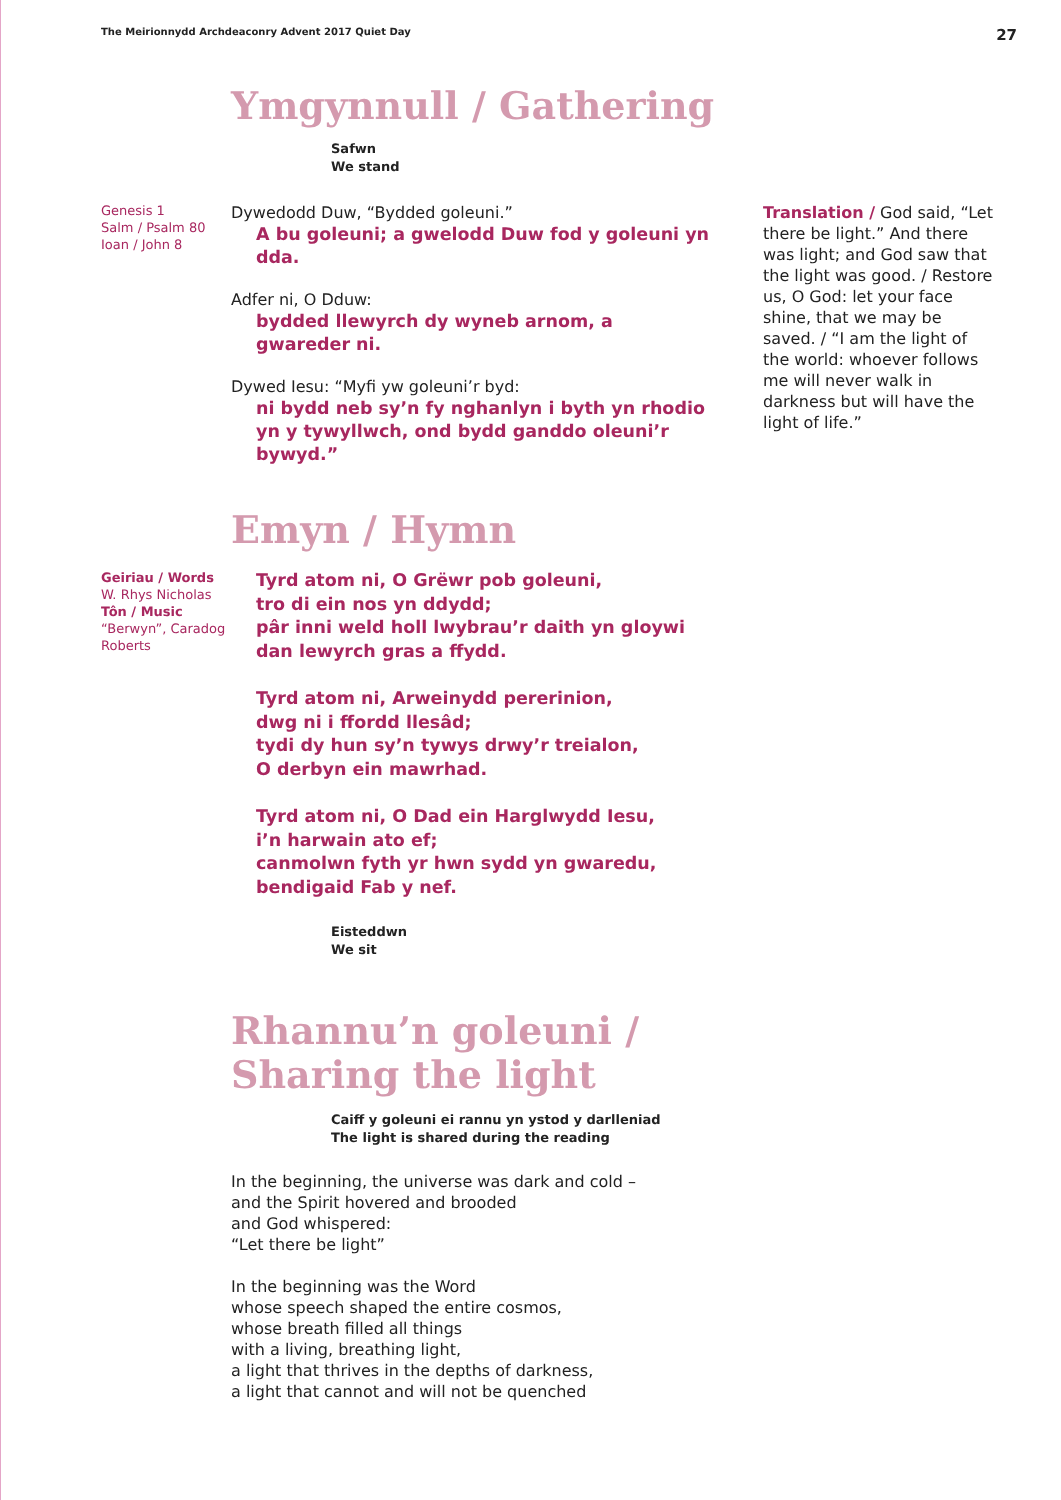The Meirionnydd Archdeaconry Advent 2017 Quiet Day 27
Ymgynnull / Gathering
Safwn
We stand
Genesis 1
Salm / Psalm 80
Ioan / John 8
Dywedodd Duw, “Bydded goleuni.”
A bu goleuni; a gwelodd Duw fod y goleuni yn dda.
Adfer ni, O Dduw:
bydded llewyrch dy wyneb arnom, a gwareder ni.
Dywed Iesu: “Myfi yw goleuni’r byd:
ni bydd neb sy’n fy nghanlyn i byth yn rhodio yn y tywyllwch, ond bydd ganddo oleuni’r bywyd.”
Translation / God said, “Let there be light.” And there was light; and God saw that the light was good. / Restore us, O God: let your face shine, that we may be saved. / “I am the light of the world: whoever follows me will never walk in darkness but will have the light of life.”
Emyn / Hymn
Geiriau / Words W. Rhys Nicholas
Tôn / Music “Berwyn”, Caradog Roberts
Tyrd atom ni, O Grëwr pob goleuni,
tro di ein nos yn ddydd;
pâr inni weld holl lwybrau’r daith yn gloywi
dan lewyrch gras a ffydd.
Tyrd atom ni, Arweinydd pererinion,
dwg ni i ffordd llesâd;
tydi dy hun sy’n tywys drwy’r treialon,
O derbyn ein mawrhad.
Tyrd atom ni, O Dad ein Harglwydd Iesu,
i’n harwain ato ef;
canmolwn fyth yr hwn sydd yn gwaredu,
bendigaid Fab y nef.
Eisteddwn
We sit
Rhannu’n goleuni /
Sharing the light
Caiff y goleuni ei rannu yn ystod y darlleniad
The light is shared during the reading
In the beginning, the universe was dark and cold –
and the Spirit hovered and brooded
and God whispered:
“Let there be light”
In the beginning was the Word
whose speech shaped the entire cosmos,
whose breath filled all things
with a living, breathing light,
a light that thrives in the depths of darkness,
a light that cannot and will not be quenched